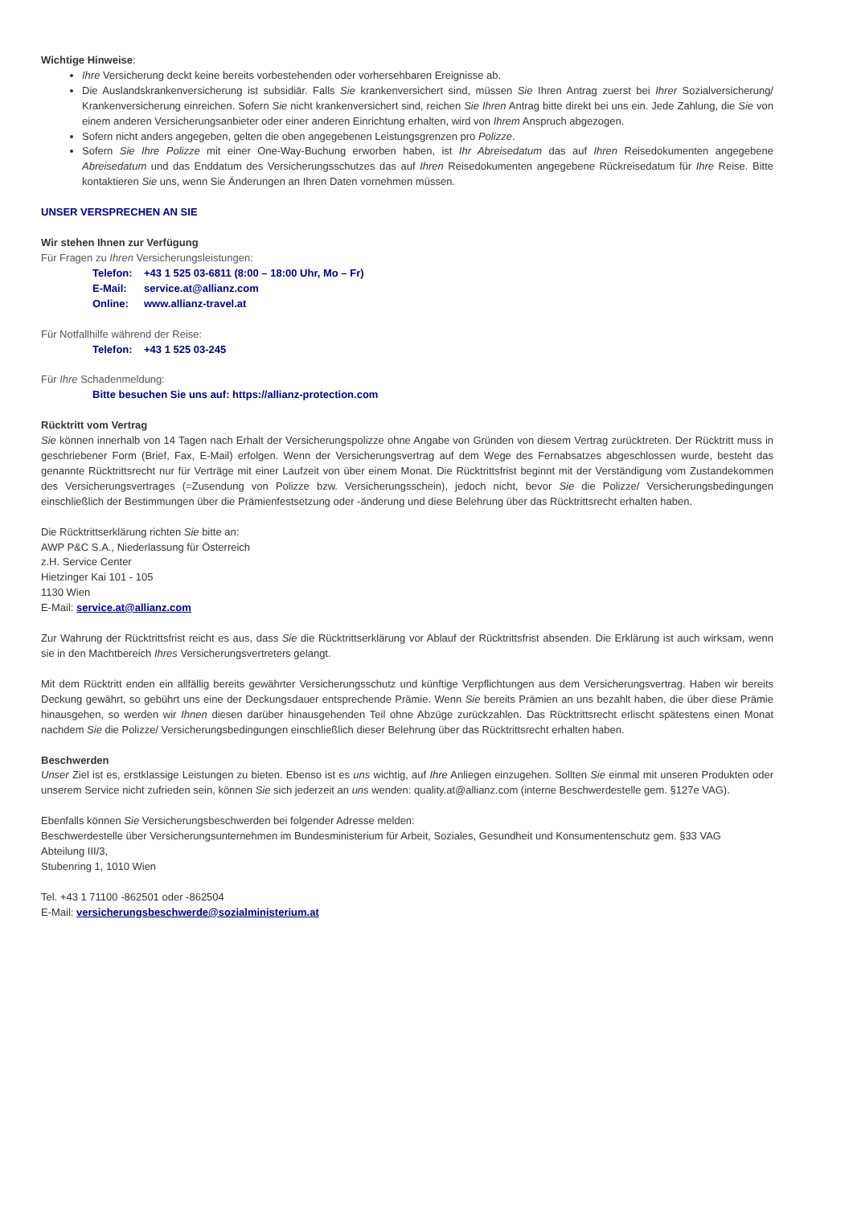Wichtige Hinweise:
Ihre Versicherung deckt keine bereits vorbestehenden oder vorhersehbaren Ereignisse ab.
Die Auslandskrankenversicherung ist subsidiär. Falls Sie krankenversichert sind, müssen Sie Ihren Antrag zuerst bei Ihrer Sozialversicherung/ Krankenversicherung einreichen. Sofern Sie nicht krankenversichert sind, reichen Sie Ihren Antrag bitte direkt bei uns ein. Jede Zahlung, die Sie von einem anderen Versicherungsanbieter oder einer anderen Einrichtung erhalten, wird von Ihrem Anspruch abgezogen.
Sofern nicht anders angegeben, gelten die oben angegebenen Leistungsgrenzen pro Polizze.
Sofern Sie Ihre Polizze mit einer One-Way-Buchung erworben haben, ist Ihr Abreisedatum das auf Ihren Reisedokumenten angegebene Abreisedatum und das Enddatum des Versicherungsschutzes das auf Ihren Reisedokumenten angegebene Rückreisedatum für Ihre Reise. Bitte kontaktieren Sie uns, wenn Sie Änderungen an Ihren Daten vornehmen müssen.
UNSER VERSPRECHEN AN SIE
Wir stehen Ihnen zur Verfügung
Für Fragen zu Ihren Versicherungsleistungen:
Telefon: +43 1 525 03-6811 (8:00 – 18:00 Uhr, Mo – Fr)
E-Mail: service.at@allianz.com
Online: www.allianz-travel.at
Für Notfallhilfe während der Reise:
Telefon: +43 1 525 03-245
Für Ihre Schadenmeldung:
Bitte besuchen Sie uns auf: https://allianz-protection.com
Rücktritt vom Vertrag
Sie können innerhalb von 14 Tagen nach Erhalt der Versicherungspolizze ohne Angabe von Gründen von diesem Vertrag zurücktreten. Der Rücktritt muss in geschriebener Form (Brief, Fax, E-Mail) erfolgen. Wenn der Versicherungsvertrag auf dem Wege des Fernabsatzes abgeschlossen wurde, besteht das genannte Rücktrittsrecht nur für Verträge mit einer Laufzeit von über einem Monat. Die Rücktrittsfrist beginnt mit der Verständigung vom Zustandekommen des Versicherungsvertrages (=Zusendung von Polizze bzw. Versicherungsschein), jedoch nicht, bevor Sie die Polizze/ Versicherungsbedingungen einschließlich der Bestimmungen über die Prämienfestsetzung oder -änderung und diese Belehrung über das Rücktrittsrecht erhalten haben.
Die Rücktrittserklärung richten Sie bitte an:
AWP P&C S.A., Niederlassung für Österreich
z.H. Service Center
Hietzinger Kai 101 - 105
1130 Wien
E-Mail: service.at@allianz.com
Zur Wahrung der Rücktrittsfrist reicht es aus, dass Sie die Rücktrittserklärung vor Ablauf der Rücktrittsfrist absenden. Die Erklärung ist auch wirksam, wenn sie in den Machtbereich Ihres Versicherungsvertreters gelangt.
Mit dem Rücktritt enden ein allfällig bereits gewährter Versicherungsschutz und künftige Verpflichtungen aus dem Versicherungsvertrag. Haben wir bereits Deckung gewährt, so gebührt uns eine der Deckungsdauer entsprechende Prämie. Wenn Sie bereits Prämien an uns bezahlt haben, die über diese Prämie hinausgehen, so werden wir Ihnen diesen darüber hinausgehenden Teil ohne Abzüge zurückzahlen. Das Rücktrittsrecht erlischt spätestens einen Monat nachdem Sie die Polizze/ Versicherungsbedingungen einschließlich dieser Belehrung über das Rücktrittsrecht erhalten haben.
Beschwerden
Unser Ziel ist es, erstklassige Leistungen zu bieten. Ebenso ist es uns wichtig, auf Ihre Anliegen einzugehen. Sollten Sie einmal mit unseren Produkten oder unserem Service nicht zufrieden sein, können Sie sich jederzeit an uns wenden: quality.at@allianz.com (interne Beschwerdestelle gem. §127e VAG).
Ebenfalls können Sie Versicherungsbeschwerden bei folgender Adresse melden:
Beschwerdestelle über Versicherungsunternehmen im Bundesministerium für Arbeit, Soziales, Gesundheit und Konsumentenschutz gem. §33 VAG
Abteilung III/3,
Stubenring 1, 1010 Wien
Tel. +43 1 71100 -862501 oder -862504
E-Mail: versicherungsbeschwerde@sozialministerium.at